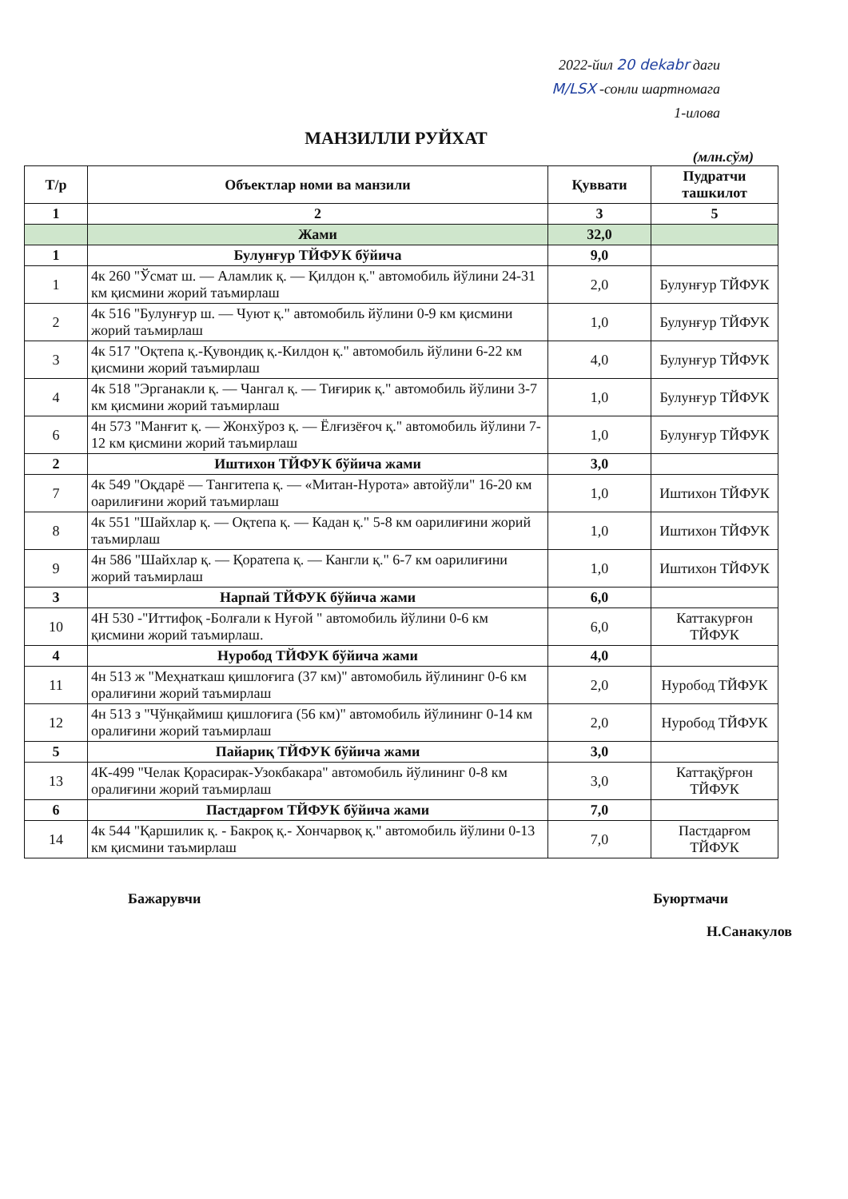2022-йил 20 dekabr даги
M/LSX -сонли шартномага
1-илова
МАНЗИЛЛИ РУЙХАТ
(млн.сўм)
| Т/р | Объектлар номи ва манзили | Қуввати | Пудратчи ташкилот |
| --- | --- | --- | --- |
| 1 | 2 | 3 | 5 |
| | Жами | 32,0 | |
| 1 | Булунғур ТЙФУК бўйича | 9,0 | |
| 1 | 4к 260 "Ўсмат ш. — Аламлик қ. — Қилдон қ." автомобиль йўлини 24-31 км қисмини жорий таъмирлаш | 2,0 | Булунғур ТЙФУК |
| 2 | 4к 516 "Булунғур ш. — Чуют қ." автомобиль йўлини 0-9 км қисмини жорий таъмирлаш | 1,0 | Булунғур ТЙФУК |
| 3 | 4к 517 "Оқтепа қ.-Қувондиқ қ.-Килдон қ." автомобиль йўлини 6-22 км қисмини жорий таъмирлаш | 4,0 | Булунғур ТЙФУК |
| 4 | 4к 518 "Эрганакли қ. — Чангал қ. — Тиғирик қ." автомобиль йўлини 3-7 км қисмини жорий таъмирлаш | 1,0 | Булунғур ТЙФУК |
| 6 | 4н 573 "Манғит қ. — Жонхўроз қ. — Ёлғизёғоч қ." автомобиль йўлини 7-12 км қисмини жорий таъмирлаш | 1,0 | Булунғур ТЙФУК |
| 2 | Иштихон ТЙФУК бўйича жами | 3,0 | |
| 7 | 4к 549 "Оқдарё — Тангитепа қ. — «Митан-Нурота» автойўли" 16-20 км оарилиғини жорий таъмирлаш | 1,0 | Иштихон ТЙФУК |
| 8 | 4к 551 "Шайхлар қ. — Оқтепа қ. — Кадан қ." 5-8 км оарилиғини жорий таъмирлаш | 1,0 | Иштихон ТЙФУК |
| 9 | 4н 586 "Шайхлар қ. — Қоратепа қ. — Кангли қ." 6-7 км оарилиғини жорий таъмирлаш | 1,0 | Иштихон ТЙФУК |
| 3 | Нарпай ТЙФУК бўйича жами | 6,0 | |
| 10 | 4Н 530 -"Иттифоқ -Болғали к Нуғой " автомобиль йўлини 0-6 км қисмини жорий таъмирлаш. | 6,0 | Каттакурғон ТЙФУК |
| 4 | Нуробод ТЙФУК бўйича жами | 4,0 | |
| 11 | 4н 513 ж "Меҳнаткаш қишлоғига (37 км)" автомобиль йўлининг 0-6 км оралиғини жорий таъмирлаш | 2,0 | Нуробод ТЙФУК |
| 12 | 4н 513 з "Чўнқаймиш қишлоғига (56 км)" автомобиль йўлининг 0-14 км оралиғини жорий таъмирлаш | 2,0 | Нуробод ТЙФУК |
| 5 | Пайариқ ТЙФУК бўйича жами | 3,0 | |
| 13 | 4К-499 "Челак Қорасирак-Узокбакара" автомобиль йўлининг 0-8 км оралиғини жорий таъмирлаш | 3,0 | Каттақўрғон ТЙФУК |
| 6 | Пастдарғом ТЙФУК бўйича жами | 7,0 | |
| 14 | 4к 544 "Қаршилик қ. - Бакроқ қ.- Хончарвоқ қ." автомобиль йўлини 0-13 км қисмини таъмирлаш | 7,0 | Пастдарғом ТЙФУК |
Бажарувчи Буюртмачи
Н.Санакулов